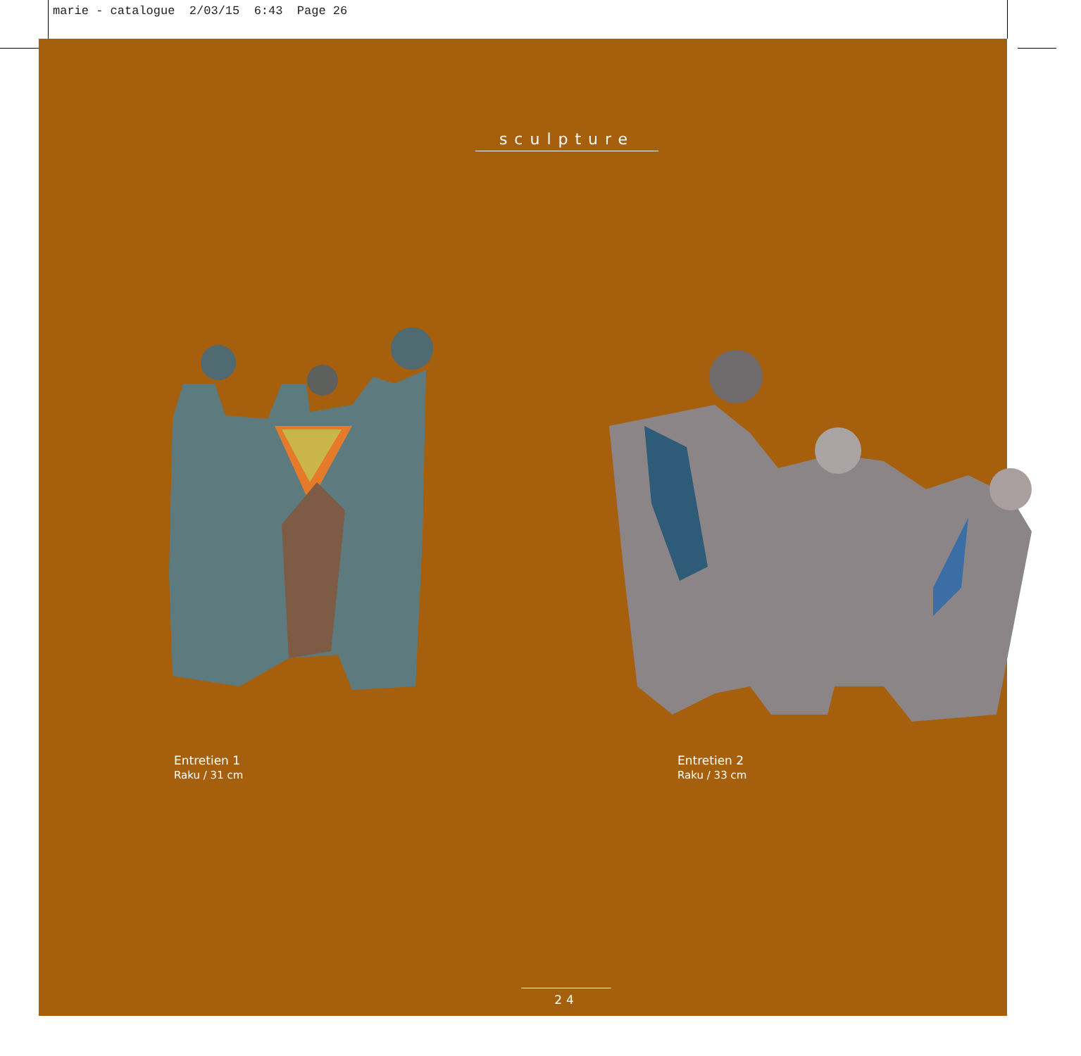marie - catalogue 2/03/15 6:43 Page 26
sculpture
Entretien 1
Raku / 31 cm
Entretien 2
Raku / 33 cm
24